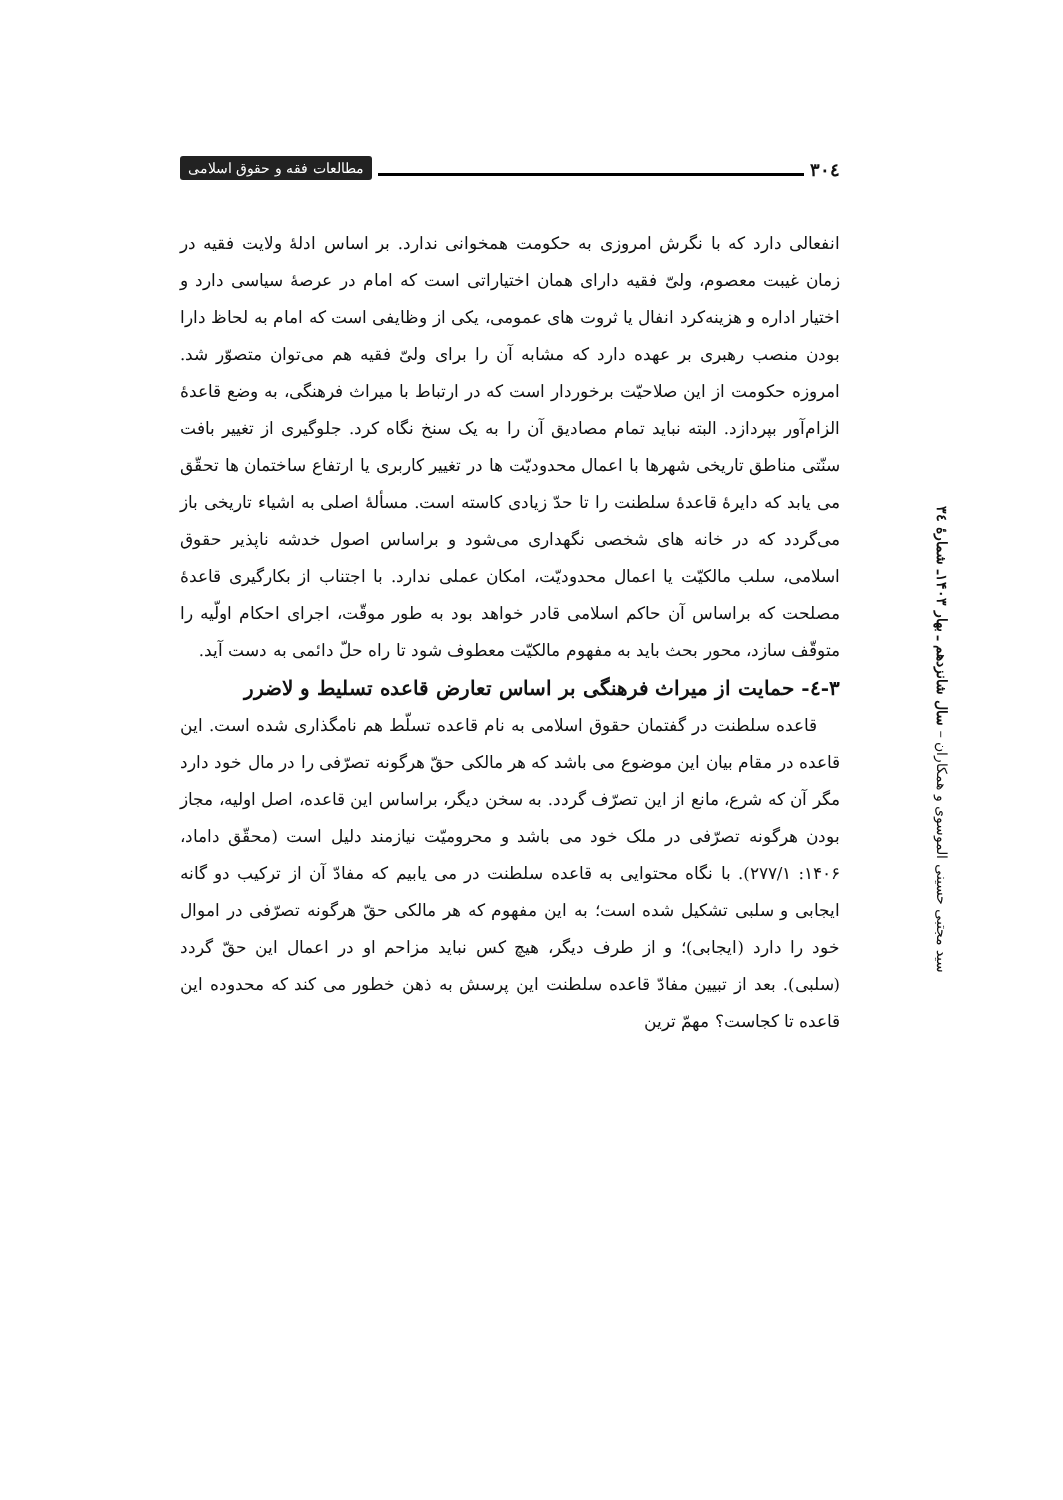٣٠٤ مطالعات فقه و حقوق اسلامی
انفعالی دارد که با نگرش امروزی به حکومت همخوانی ندارد. بر اساس ادلهٔ ولایت فقیه در زمان غیبت معصوم، ولیّ فقیه دارای همان اختیاراتی است که امام در عرصهٔ سیاسی دارد و اختیار اداره و هزینه‌کرد انفال یا ثروت های عمومی، یکی از وظایفی است که امام به لحاظ دارا بودن منصب رهبری بر عهده دارد که مشابه آن را برای ولیّ فقیه هم می‌توان متصوّر شد. امروزه حکومت از این صلاحیّت برخوردار است که در ارتباط با میراث فرهنگی، به وضع قاعدهٔ الزام‌آور بپردازد. البته نباید تمام مصادیق آن را به یک سنخ نگاه کرد. جلوگیری از تغییر بافت سنّتی مناطق تاریخی شهرها با اعمال محدودیّت ها در تغییر کاربری یا ارتفاع ساختمان ها تحقّق می یابد که دایرهٔ قاعدهٔ سلطنت را تا حدّ زیادی کاسته است. مسألهٔ اصلی به اشیاء تاریخی باز می‌گردد که در خانه های شخصی نگهداری می‌شود و براساس اصول خدشه ناپذیر حقوق اسلامی، سلب مالکیّت یا اعمال محدودیّت، امکان عملی ندارد. با اجتناب از بکارگیری قاعدهٔ مصلحت که براساس آن حاکم اسلامی قادر خواهد بود به طور موقّت، اجرای احکام اولّیه را متوقّف سازد، محور بحث باید به مفهوم مالکیّت معطوف شود تا راه حلّ دائمی به دست آید.
٣-٤- حمایت از میراث فرهنگی بر اساس تعارض قاعده تسلیط و لاضرر
قاعده سلطنت در گفتمان حقوق اسلامی به نام قاعده تسلّط هم نامگذاری شده است. این قاعده در مقام بیان این موضوع می باشد که هر مالکی حقّ هرگونه تصرّفی را در مال خود دارد مگر آن که شرع، مانع از این تصرّف گردد. به سخن دیگر، براساس این قاعده، اصل اولیه، مجاز بودن هرگونه تصرّفی در ملک خود می باشد و محرومیّت نیازمند دلیل است (محقّق داماد، ١۴٠۶: ٢٧٧/١). با نگاه محتوایی به قاعده سلطنت در می یابیم که مفادّ آن از ترکیب دو گانه ایجابی و سلبی تشکیل شده است؛ به این مفهوم که هر مالکی حقّ هرگونه تصرّفی در اموال خود را دارد (ایجابی)؛ و از طرف دیگر، هیچ کس نباید مزاحم او در اعمال این حقّ گردد (سلبی). بعد از تبیین مفادّ قاعده سلطنت این پرسش به ذهن خطور می کند که محدوده این قاعده تا کجاست؟ مهمّ ترین
سید مجتبی حسینی الموسوی و همکاران – سال شانزدهم ـ بهار ١۴٠٣ـ شمارهٔ ٣٤